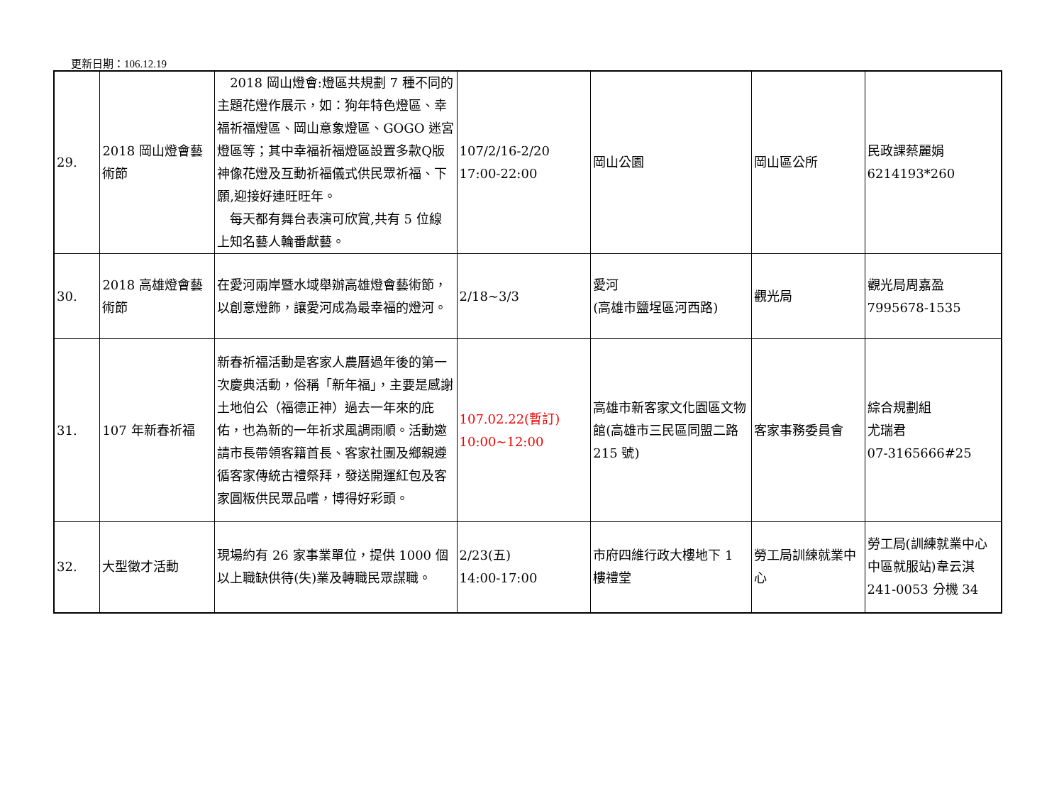更新日期：106.12.19
| 29. | 2018 岡山燈會藝術節 | 2018 岡山燈會:燈區共規劃 7 種不同的主題花燈作展示，如：狗年特色燈區、幸福祈福燈區、岡山意象燈區、GOGO 迷宮燈區等；其中幸福祈福燈區設置多款Q版神像花燈及互動祈福儀式供民眾祈福、下願,迎接好連旺旺年。 每天都有舞台表演可欣賞,共有 5 位線上知名藝人輪番獻藝。 | 107/2/16-2/20 17:00-22:00 | 岡山公園 | 岡山區公所 | 民政課蔡麗娟 6214193*260 |
| 30. | 2018 高雄燈會藝術節 | 在愛河兩岸暨水域舉辦高雄燈會藝術節，以創意燈飾，讓愛河成為最幸福的燈河。 | 2/18~3/3 | 愛河 (高雄市鹽埕區河西路) | 觀光局 | 觀光局周嘉盈 7995678-1535 |
| 31. | 107 年新春祈福 | 新春祈福活動是客家人農曆過年後的第一次慶典活動，俗稱「新年福」，主要是感謝土地伯公（福德正神）過去一年來的庇佑，也為新的一年祈求風調雨順。活動邀請市長帶領客籍首長、客家社團及鄉親遵循客家傳統古禮祭拜，發送開運紅包及客家圓粄供民眾品嚐，博得好彩頭。 | 107.02.22(暫訂) 10:00~12:00 | 高雄市新客家文化園區文物館(高雄市三民區同盟二路 215 號) | 客家事務委員會 | 綜合規劃組 尤瑞君 07-3165666#25 |
| 32. | 大型徵才活動 | 現場約有 26 家事業單位，提供 1000 個以上職缺供待(失)業及轉職民眾謀職。 | 2/23(五) 14:00-17:00 | 市府四維行政大樓地下 1 樓禮堂 | 勞工局訓練就業中心 | 勞工局(訓練就業中心中區就服站)韋云淇 241-0053 分機 34 |